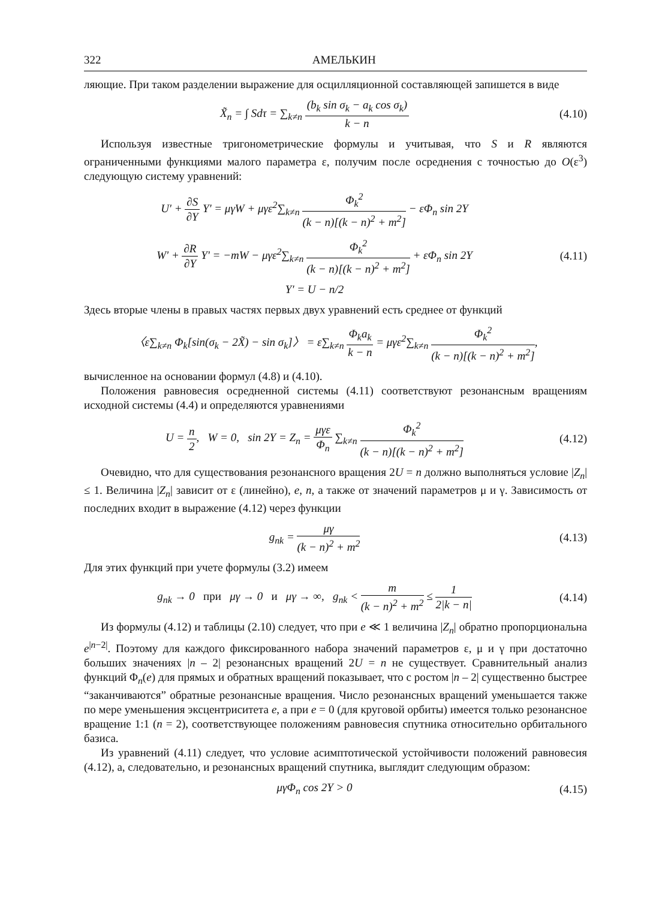322 АМЕЛЬКИН
ляющие. При таком разделении выражение для осцилляционной составляющей запишется в виде
X̃<sub>n</sub> = ∫ Sdτ = ∑<sub>k≠n</sub> (b<sub>k</sub> sin σ<sub>k</sub> − a<sub>k</sub> cos σ<sub>k</sub>) k − n
(4.10)
Используя известные тригонометрические формулы и учитывая, что S и R являются ограниченными функциями малого параметра ε, получим после осреднения с точностью до O(ε<sup>3</sup>) следующую систему уравнений:
U' + ∂S ∂Y Y' = μγW + μγε<sup>2</sup>∑<sub>k≠n</sub> Φ<sub>k</sub><sup>2</sup> (k − n)[(k − n)<sup>2</sup> + m<sup>2</sup>] − εΦ<sub>n</sub> sin 2Y
W' + ∂R ∂Y Y' = −mW − μγε<sup>2</sup>∑<sub>k≠n</sub> Φ<sub>k</sub><sup>2</sup> (k − n)[(k − n)<sup>2</sup> + m<sup>2</sup>] + εΦ<sub>n</sub> sin 2Y
(4.11)
Y' = U − n/2
Здесь вторые члены в правых частях первых двух уравнений есть среднее от функций
〈ε∑<sub>k≠n</sub> Φ<sub>k</sub>[sin(σ<sub>k</sub> − 2X̃) − sin σ<sub>k</sub>]〉 = ε∑<sub>k≠n</sub> Φ<sub>k</sub>a<sub>k</sub> k − n = μγε<sup>2</sup>∑<sub>k≠n</sub> Φ<sub>k</sub><sup>2</sup> (k − n)[(k − n)<sup>2</sup> + m<sup>2</sup>],
вычисленное на основании формул (4.8) и (4.10).
Положения равновесия осредненной системы (4.11) соответствуют резонансным вращениям исходной системы (4.4) и определяются уравнениями
U = n 2, W = 0, sin 2Y = Z<sub>n</sub> = μγε Φ<sub>n</sub> ∑<sub>k≠n</sub> Φ<sub>k</sub><sup>2</sup> (k − n)[(k − n)<sup>2</sup> + m<sup>2</sup>]
(4.12)
Очевидно, что для существования резонансного вращения 2U = n должно выполняться условие |Z<sub>n</sub>| ≤ 1. Величина |Z<sub>n</sub>| зависит от ε (линейно), e, n, а также от значений параметров μ и γ. Зависимость от последних входит в выражение (4.12) через функции
g<sub>nk</sub> = μγ (k − n)<sup>2</sup> + m<sup>2</sup> (4.13)
Для этих функций при учете формулы (3.2) имеем
g<sub>nk</sub> → 0 при μγ → 0 и μγ → ∞, g<sub>nk</sub> < m (k − n)<sup>2</sup> + m<sup>2</sup> ≤ 1 2|k − n|
(4.14)
Из формулы (4.12) и таблицы (2.10) следует, что при e ≪ 1 величина |Z<sub>n</sub>| обратно пропорциональна e<sup>|n−2|</sup>. Поэтому для каждого фиксированного набора значений параметров ε, μ и γ при достаточно больших значениях |n – 2| резонансных вращений 2U = n не существует. Сравнительный анализ функций Φ<sub>n</sub>(e) для прямых и обратных вращений показывает, что с ростом |n – 2| существенно быстрее “заканчиваются” обратные резонансные вращения. Число резонансных вращений уменьшается также по мере уменьшения эксцентриситета e, а при e = 0 (для круговой орбиты) имеется только резонансное вращение 1:1 (n = 2), соответствующее положениям равновесия спутника относительно орбитального базиса.
Из уравнений (4.11) следует, что условие асимптотической устойчивости положений равновесия (4.12), а, следовательно, и резонансных вращений спутника, выглядит следующим образом:
μγΦ<sub>n</sub> cos 2Y > 0 (4.15)